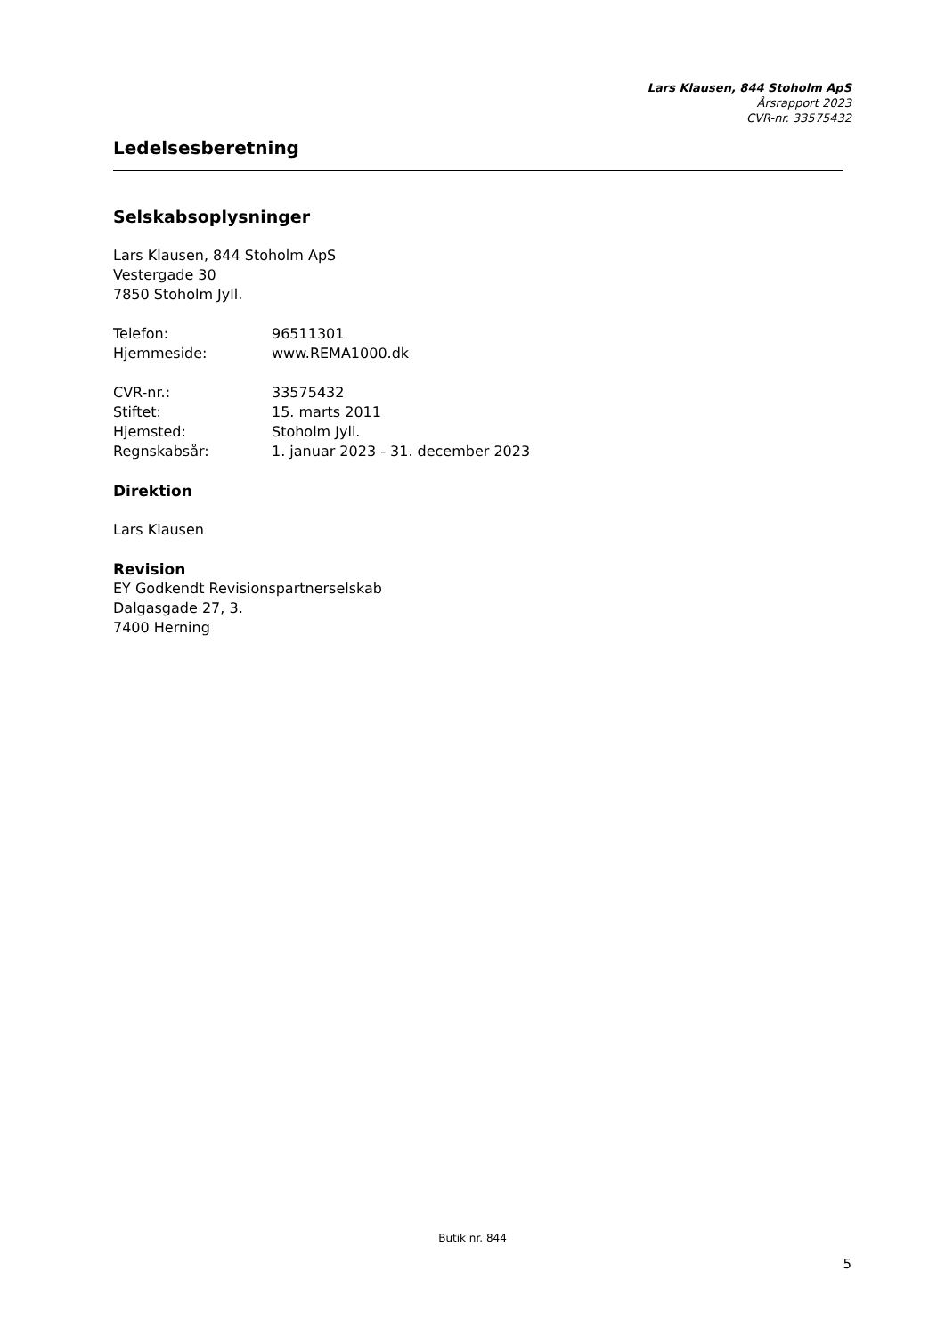Lars Klausen, 844 Stoholm ApS
Årsrapport 2023
CVR-nr. 33575432
Ledelsesberetning
Selskabsoplysninger
Lars Klausen, 844 Stoholm ApS
Vestergade 30
7850 Stoholm Jyll.
| Telefon: | 96511301 |
| Hjemmeside: | www.REMA1000.dk |
| CVR-nr.: | 33575432 |
| Stiftet: | 15. marts 2011 |
| Hjemsted: | Stoholm Jyll. |
| Regnskabsår: | 1. januar 2023 - 31. december 2023 |
Direktion
Lars Klausen
Revision
EY Godkendt Revisionspartnerselskab
Dalgasgade 27, 3.
7400 Herning
Butik nr. 844
5